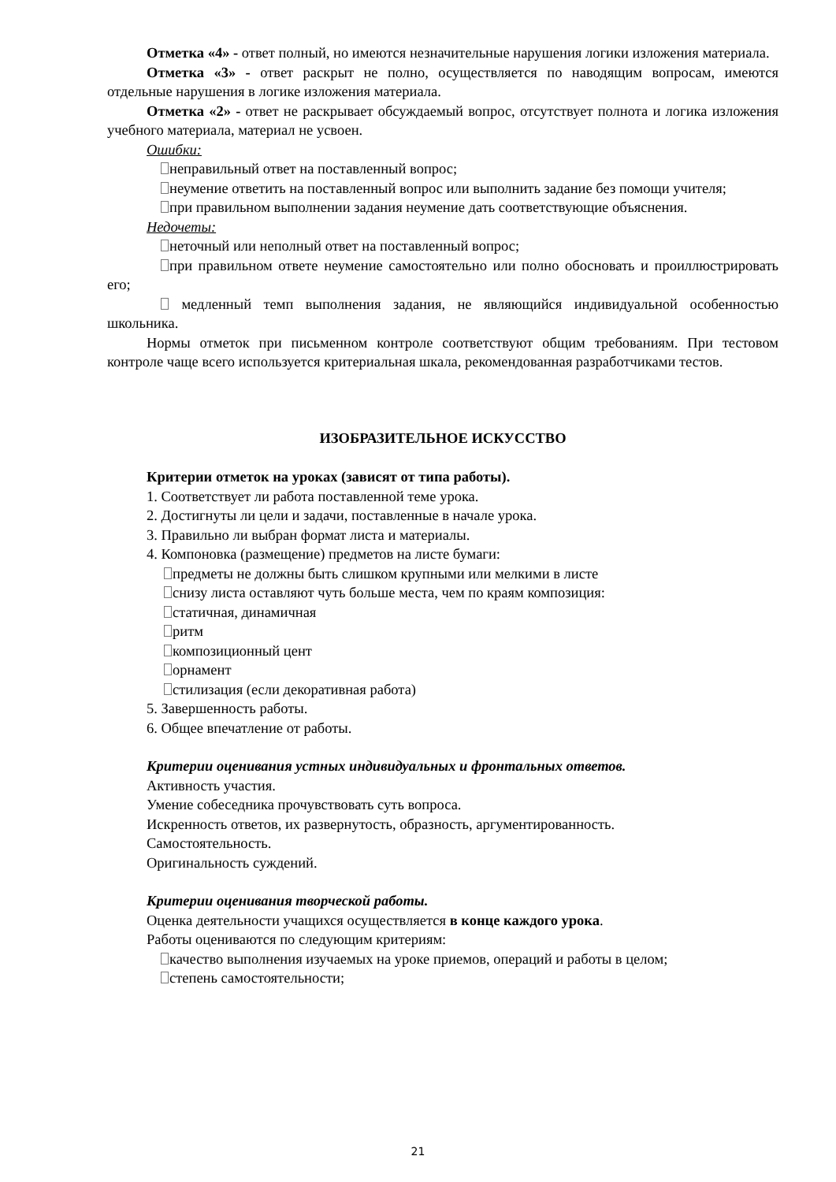Отметка «4» - ответ полный, но имеются незначительные нарушения логики изложения материала.
Отметка «3» - ответ раскрыт не полно, осуществляется по наводящим вопросам, имеются отдельные нарушения в логике изложения материала.
Отметка «2» - ответ не раскрывает обсуждаемый вопрос, отсутствует полнота и логика изложения учебного материала, материал не усвоен.
Ошибки:
неправильный ответ на поставленный вопрос;
неумение ответить на поставленный вопрос или выполнить задание без помощи учителя;
при правильном выполнении задания неумение дать соответствующие объяснения.
Недочеты:
неточный или неполный ответ на поставленный вопрос;
при правильном ответе неумение самостоятельно или полно обосновать и проиллюстрировать его;
медленный темп выполнения задания, не являющийся индивидуальной особенностью школьника.
Нормы отметок при письменном контроле соответствуют общим требованиям. При тестовом контроле чаще всего используется критериальная шкала, рекомендованная разработчиками тестов.
ИЗОБРАЗИТЕЛЬНОЕ ИСКУССТВО
Критерии отметок на уроках (зависят от типа работы).
1. Соответствует ли работа поставленной теме урока.
2. Достигнуты ли цели и задачи, поставленные в начале урока.
3. Правильно ли выбран формат листа и материалы.
4. Компоновка (размещение) предметов на листе бумаги:
предметы не должны быть слишком крупными или мелкими в листе
снизу листа оставляют чуть больше места, чем по краям композиция:
статичная, динамичная
ритм
композиционный цент
орнамент
стилизация (если декоративная работа)
5. Завершенность работы.
6. Общее впечатление от работы.
Критерии оценивания устных индивидуальных и фронтальных ответов.
Активность участия.
Умение собеседника прочувствовать суть вопроса.
Искренность ответов, их развернутость, образность, аргументированность.
Самостоятельность.
Оригинальность суждений.
Критерии оценивания творческой работы.
Оценка деятельности учащихся осуществляется в конце каждого урока.
Работы оцениваются по следующим критериям:
качество выполнения изучаемых на уроке приемов, операций и работы в целом;
степень самостоятельности;
21